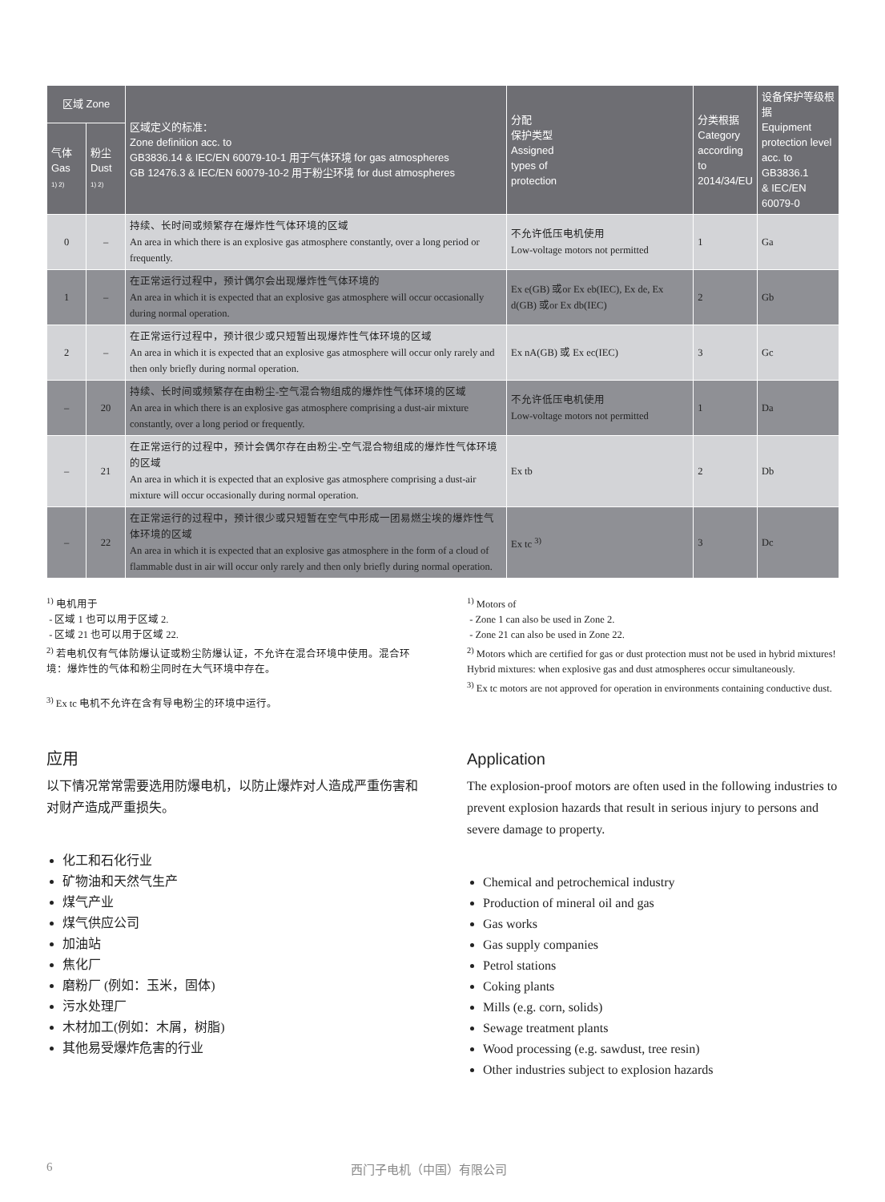| 区域 Zone | | 区域定义的标准： Zone definition acc. to GB3836.14 & IEC/EN 60079-10-1 用于气体环境 for gas atmospheres GB 12476.3 & IEC/EN 60079-10-2 用于粉尘环境 for dust atmospheres | 分配 保护类型 Assigned types of protection | 分类根据 Category according to 2014/34/EU | 设备保护等级根据 Equipment protection level acc. to GB3836.1 & IEC/EN 60079-0 |
| --- | --- | --- | --- | --- | --- |
| 气体 Gas 1) 2) | 粉尘 Dust 1) 2) | | | | |
| 0 | – | 持续、长时间或频繁存在爆炸性气体环境的区域 An area in which there is an explosive gas atmosphere constantly, over a long period or frequently. | 不允许低压电机使用 Low-voltage motors not permitted | 1 | Ga |
| 1 | – | 在正常运行过程中，预计偶尔会出现爆炸性气体环境的 An area in which it is expected that an explosive gas atmosphere will occur occasionally during normal operation. | Ex e(GB) 或or Ex eb(IEC), Ex de, Ex d(GB) 或or Ex db(IEC) | 2 | Gb |
| 2 | – | 在正常运行过程中，预计很少或只短暂出现爆炸性气体环境的区域 An area in which it is expected that an explosive gas atmosphere will occur only rarely and then only briefly during normal operation. | Ex nA(GB) 或 Ex ec(IEC) | 3 | Gc |
| – | 20 | 持续、长时间或频繁存在由粉尘-空气混合物组成的爆炸性气体环境的区域 An area in which there is an explosive gas atmosphere comprising a dust-air mixture constantly, over a long period or frequently. | 不允许低压电机使用 Low-voltage motors not permitted | 1 | Da |
| – | 21 | 在正常运行的过程中，预计会偶尔存在由粉尘-空气混合物组成的爆炸性气体环境的区域 An area in which it is expected that an explosive gas atmosphere comprising a dust-air mixture will occur occasionally during normal operation. | Ex tb | 2 | Db |
| – | 22 | 在正常运行的过程中，预计很少或只短暂在空气中形成一团易燃尘埃的爆炸性气体环境的区域 An area in which it is expected that an explosive gas atmosphere in the form of a cloud of flammable dust in air will occur only rarely and then only briefly during normal operation. | Ex tc <sup>3)</sup> | 3 | Dc |
<sup>1)</sup> 电机用于
- 区域 1 也可以用于区域 2.
- 区域 21 也可以用于区域 22.
<sup>2)</sup> 若电机仅有气体防爆认证或粉尘防爆认证，不允许在混合环境中使用。混合环境：爆炸性的气体和粉尘同时在大气环境中存在。
<sup>3)</sup> Ex tc 电机不允许在含有导电粉尘的环境中运行。
<sup>1)</sup> Motors of
- Zone 1 can also be used in Zone 2.
- Zone 21 can also be used in Zone 22.
<sup>2)</sup> Motors which are certified for gas or dust protection must not be used in hybrid mixtures! Hybrid mixtures: when explosive gas and dust atmospheres occur simultaneously.
<sup>3)</sup> Ex tc motors are not approved for operation in environments containing conductive dust.
应用
以下情况常常需要选用防爆电机，以防止爆炸对人造成严重伤害和对财产造成严重损失。
化工和石化行业
矿物油和天然气生产
煤气产业
煤气供应公司
加油站
焦化厂
磨粉厂 (例如：玉米，固体)
污水处理厂
木材加工(例如：木屑，树脂)
其他易受爆炸危害的行业
Application
The explosion-proof motors are often used in the following industries to prevent explosion hazards that result in serious injury to persons and severe damage to property.
Chemical and petrochemical industry
Production of mineral oil and gas
Gas works
Gas supply companies
Petrol stations
Coking plants
Mills (e.g. corn, solids)
Sewage treatment plants
Wood processing (e.g. sawdust, tree resin)
Other industries subject to explosion hazards
6 西门子电机（中国）有限公司